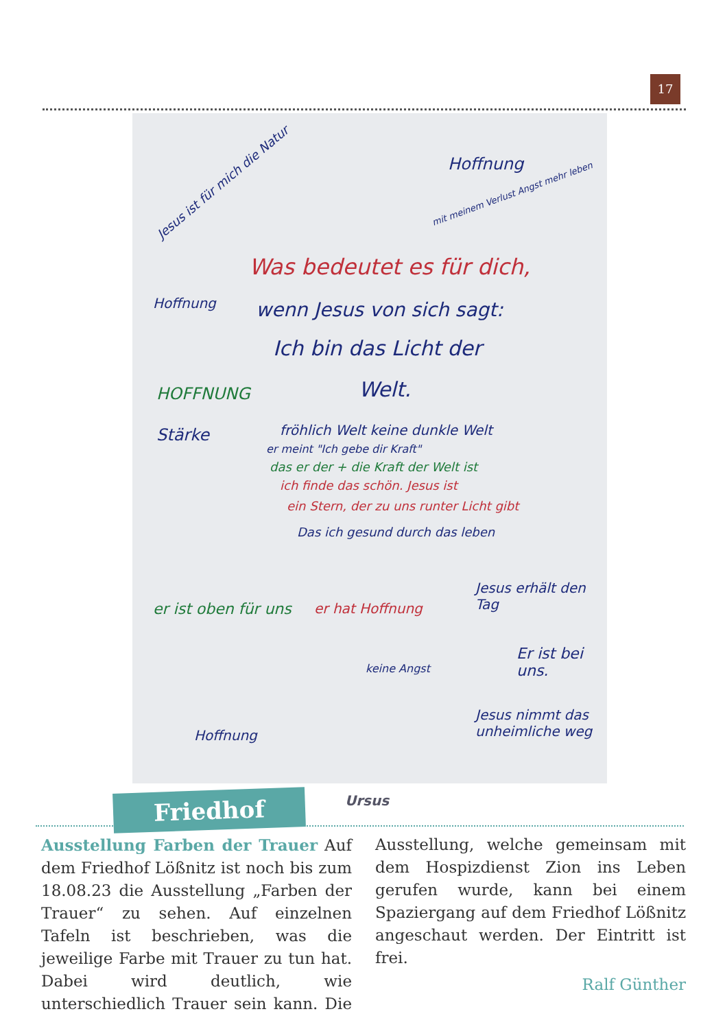17
Jesus ist für mich die Natur
Hoffnung
mit meinem Verlust Angst mehr leben
Was bedeutet es für dich,
wenn Jesus von sich sagt:
Ich bin das Licht der
Welt.
Hoffnung
HOFFNUNG
Stärke
fröhlich Welt keine dunkle Welt
er meint "Ich gebe dir Kraft"
das er der + die Kraft der Welt ist
ich finde das schön. Jesus ist
ein Stern, der zu uns runter Licht gibt
Das ich gesund durch das leben
Jesus erhält den Tag
er ist oben für uns er hat Hoffnung
keine Angst
Er ist bei uns.
Jesus nimmt das unheimliche weg
Hoffnung
Ursus
Friedhof
Ausstellung Farben der Trauer Auf dem Friedhof Lößnitz ist noch bis zum 18.08.23 die Ausstellung „Farben der Trauer“ zu sehen. Auf einzelnen Tafeln ist beschrieben, was die jeweilige Farbe mit Trauer zu tun hat. Dabei wird deutlich, wie unterschiedlich Trauer sein kann. Die Ausstellung, welche gemeinsam mit dem Hospizdienst Zion ins Leben gerufen wurde, kann bei einem Spaziergang auf dem Friedhof Lößnitz angeschaut werden. Der Eintritt ist frei.
Ralf Günther